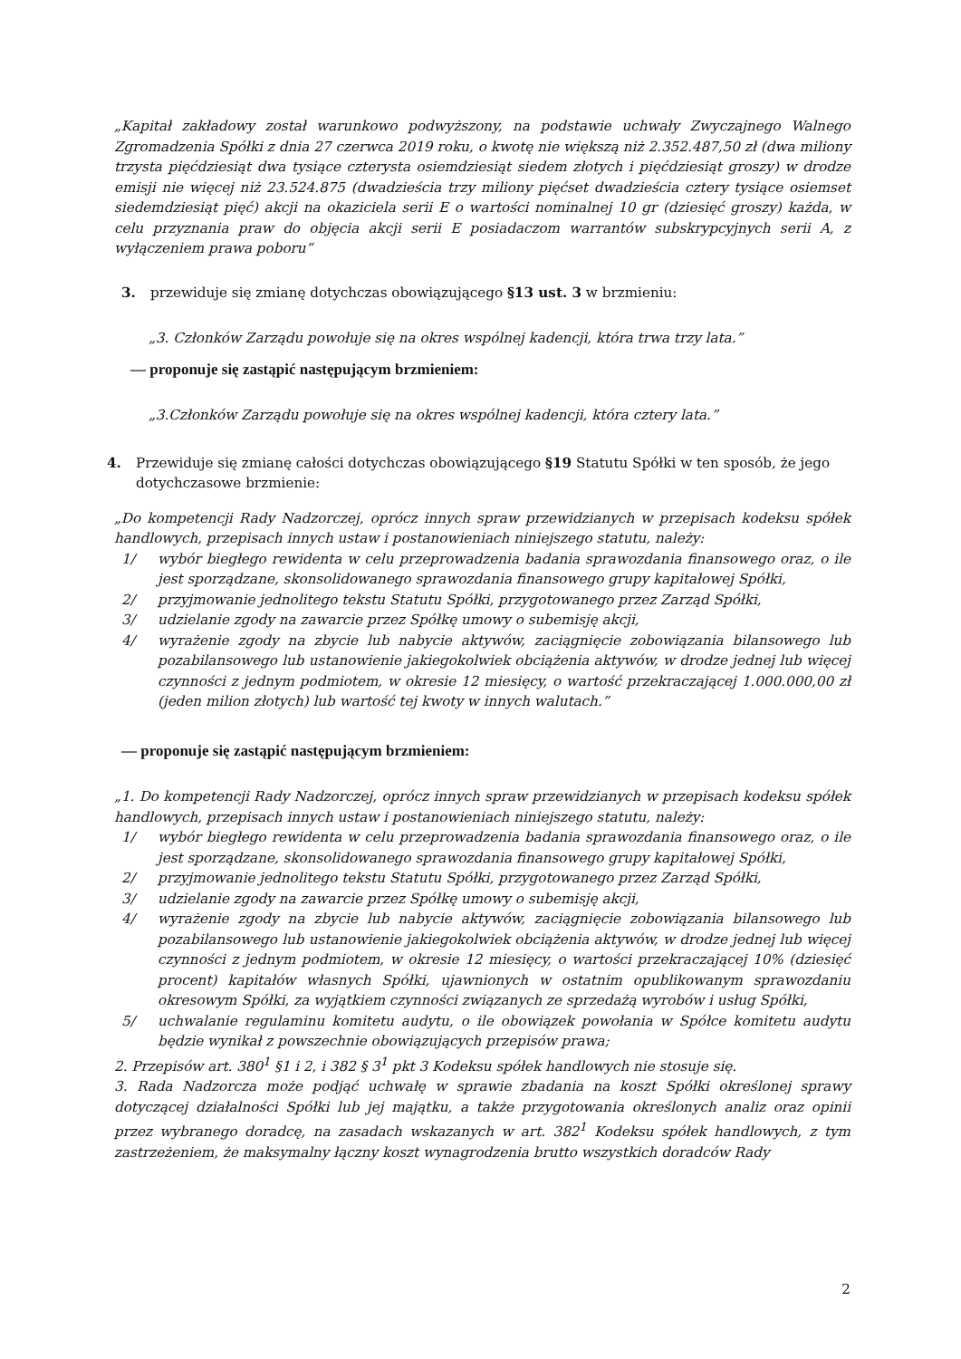„Kapitał zakładowy został warunkowo podwyższony, na podstawie uchwały Zwyczajnego Walnego Zgromadzenia Spółki z dnia 27 czerwca 2019 roku, o kwotę nie większą niż 2.352.487,50 zł (dwa miliony trzysta pięćdziesiąt dwa tysiące czterysta osiemdziesiąt siedem złotych i pięćdziesiąt groszy) w drodze emisji nie więcej niż 23.524.875 (dwadzieścia trzy miliony pięćset dwadzieścia cztery tysiące osiemset siedemdziesiąt pięć) akcji na okaziciela serii E o wartości nominalnej 10 gr (dziesięć groszy) każda, w celu przyznania praw do objęcia akcji serii E posiadaczom warrantów subskrypcyjnych serii A, z wyłączeniem prawa poboru”
3. przewiduje się zmianę dotychczas obowiązującego §13 ust. 3 w brzmieniu:
„3. Członków Zarządu powołuje się na okres wspólnej kadencji, która trwa trzy lata.”
— proponuje się zastąpić następującym brzmieniem:
„3.Członków Zarządu powołuje się na okres wspólnej kadencji, która cztery lata.”
4. Przewiduje się zmianę całości dotychczas obowiązującego §19 Statutu Spółki w ten sposób, że jego dotychczasowe brzmienie:
„Do kompetencji Rady Nadzorczej, oprócz innych spraw przewidzianych w przepisach kodeksu spółek handlowych, przepisach innych ustaw i postanowieniach niniejszego statutu, należy:
1/ wybór biegłego rewidenta w celu przeprowadzenia badania sprawozdania finansowego oraz, o ile jest sporządzane, skonsolidowanego sprawozdania finansowego grupy kapitałowej Spółki,
2/ przyjmowanie jednolitego tekstu Statutu Spółki, przygotowanego przez Zarząd Spółki,
3/ udzielanie zgody na zawarcie przez Spółkę umowy o subemisję akcji,
4/ wyrażenie zgody na zbycie lub nabycie aktywów, zaciągnięcie zobowiązania bilansowego lub pozabilansowego lub ustanowienie jakiegokolwiek obciążenia aktywów, w drodze jednej lub więcej czynności z jednym podmiotem, w okresie 12 miesięcy, o wartość przekraczającej 1.000.000,00 zł (jeden milion złotych) lub wartość tej kwoty w innych walutach.”
— proponuje się zastąpić następującym brzmieniem:
„1. Do kompetencji Rady Nadzorczej, oprócz innych spraw przewidzianych w przepisach kodeksu spółek handlowych, przepisach innych ustaw i postanowieniach niniejszego statutu, należy:
1/ wybór biegłego rewidenta w celu przeprowadzenia badania sprawozdania finansowego oraz, o ile jest sporządzane, skonsolidowanego sprawozdania finansowego grupy kapitałowej Spółki,
2/ przyjmowanie jednolitego tekstu Statutu Spółki, przygotowanego przez Zarząd Spółki,
3/ udzielanie zgody na zawarcie przez Spółkę umowy o subemisję akcji,
4/ wyrażenie zgody na zbycie lub nabycie aktywów, zaciągnięcie zobowiązania bilansowego lub pozabilansowego lub ustanowienie jakiegokolwiek obciążenia aktywów, w drodze jednej lub więcej czynności z jednym podmiotem, w okresie 12 miesięcy, o wartości przekraczającej 10% (dziesięć procent) kapitałów własnych Spółki, ujawnionych w ostatnim opublikowanym sprawozdaniu okresowym Spółki, za wyjątkiem czynności związanych ze sprzedażą wyrobów i usług Spółki,
5/ uchwalanie regulaminu komitetu audytu, o ile obowiązek powołania w Spółce komitetu audytu będzie wynikał z powszechnie obowiązujących przepisów prawa;
2. Przepisów art. 380<sup>1</sup> §1 i 2, i 382 § 3<sup>1</sup> pkt 3 Kodeksu spółek handlowych nie stosuje się.
3. Rada Nadzorcza może podjąć uchwałę w sprawie zbadania na koszt Spółki określonej sprawy dotyczącej działalności Spółki lub jej majątku, a także przygotowania określonych analiz oraz opinii przez wybranego doradcę, na zasadach wskazanych w art. 382<sup>1</sup> Kodeksu spółek handlowych, z tym zastrzeżeniem, że maksymalny łączny koszt wynagrodzenia brutto wszystkich doradców Rady
2